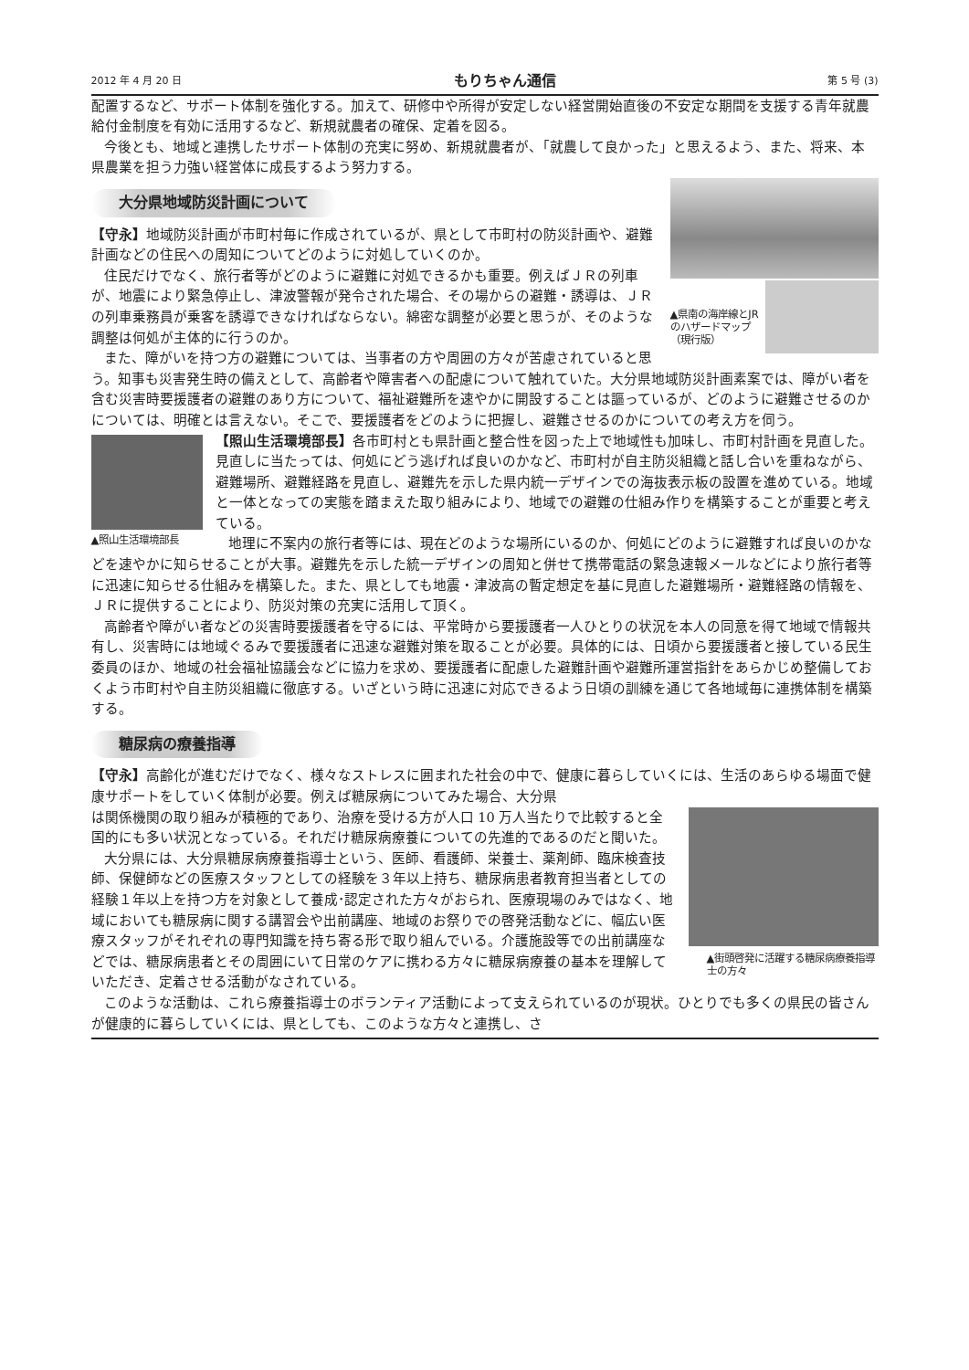2012 年 4 月 20 日 もりちゃん通信 第 5 号 (3)
配置するなど、サポート体制を強化する。加えて、研修中や所得が安定しない経営開始直後の不安定な期間を支援する青年就農給付金制度を有効に活用するなど、新規就農者の確保、定着を図る。
今後とも、地域と連携したサポート体制の充実に努め、新規就農者が、「就農して良かった」と思えるよう、また、将来、本県農業を担う力強い経営体に成長するよう努力する。
大分県地域防災計画について
▲県南の海岸線とJRのハザードマップ（現行版）
【守永】地域防災計画が市町村毎に作成されているが、県として市町村の防災計画や、避難計画などの住民への周知についてどのように対処していくのか。
住民だけでなく、旅行者等がどのように避難に対処できるかも重要。例えばＪＲの列車が、地震により緊急停止し、津波警報が発令された場合、その場からの避難・誘導は、ＪＲの列車乗務員が乗客を誘導できなければならない。綿密な調整が必要と思うが、そのような調整は何処が主体的に行うのか。
また、障がいを持つ方の避難については、当事者の方や周囲の方々が苦慮されていると思う。知事も災害発生時の備えとして、高齢者や障害者への配慮について触れていた。大分県地域防災計画素案では、障がい者を含む災害時要援護者の避難のあり方について、福祉避難所を速やかに開設することは謳っているが、どのように避難させるのかについては、明確とは言えない。そこで、要援護者をどのように把握し、避難させるのかについての考え方を伺う。
▲照山生活環境部長
【照山生活環境部長】各市町村とも県計画と整合性を図った上で地域性も加味し、市町村計画を見直した。見直しに当たっては、何処にどう逃げれば良いのかなど、市町村が自主防災組織と話し合いを重ねながら、避難場所、避難経路を見直し、避難先を示した県内統一デザインでの海抜表示板の設置を進めている。地域と一体となっての実態を踏まえた取り組みにより、地域での避難の仕組み作りを構築することが重要と考えている。
地理に不案内の旅行者等には、現在どのような場所にいるのか、何処にどのように避難すれば良いのかなどを速やかに知らせることが大事。避難先を示した統一デザインの周知と併せて携帯電話の緊急速報メールなどにより旅行者等に迅速に知らせる仕組みを構築した。また、県としても地震・津波高の暫定想定を基に見直した避難場所・避難経路の情報を、ＪＲに提供することにより、防災対策の充実に活用して頂く。
高齢者や障がい者などの災害時要援護者を守るには、平常時から要援護者一人ひとりの状況を本人の同意を得て地域で情報共有し、災害時には地域ぐるみで要援護者に迅速な避難対策を取ることが必要。具体的には、日頃から要援護者と接している民生委員のほか、地域の社会福祉協議会などに協力を求め、要援護者に配慮した避難計画や避難所運営指針をあらかじめ整備しておくよう市町村や自主防災組織に徹底する。いざという時に迅速に対応できるよう日頃の訓練を通じて各地域毎に連携体制を構築する。
糖尿病の療養指導
【守永】高齢化が進むだけでなく、様々なストレスに囲まれた社会の中で、健康に暮らしていくには、生活のあらゆる場面で健康サポートをしていく体制が必要。例えば糖尿病についてみた場合、大分県
▲街頭啓発に活躍する糖尿病療養指導士の方々
は関係機関の取り組みが積極的であり、治療を受ける方が人口 10 万人当たりで比較すると全国的にも多い状況となっている。それだけ糖尿病療養についての先進的であるのだと聞いた。
大分県には、大分県糖尿病療養指導士という、医師、看護師、栄養士、薬剤師、臨床検査技師、保健師などの医療スタッフとしての経験を３年以上持ち、糖尿病患者教育担当者としての経験１年以上を持つ方を対象として養成･認定された方々がおられ、医療現場のみではなく、地域においても糖尿病に関する講習会や出前講座、地域のお祭りでの啓発活動などに、幅広い医療スタッフがそれぞれの専門知識を持ち寄る形で取り組んでいる。介護施設等での出前講座などでは、糖尿病患者とその周囲にいて日常のケアに携わる方々に糖尿病療養の基本を理解していただき、定着させる活動がなされている。
このような活動は、これら療養指導士のボランティア活動によって支えられているのが現状。ひとりでも多くの県民の皆さんが健康的に暮らしていくには、県としても、このような方々と連携し、さ